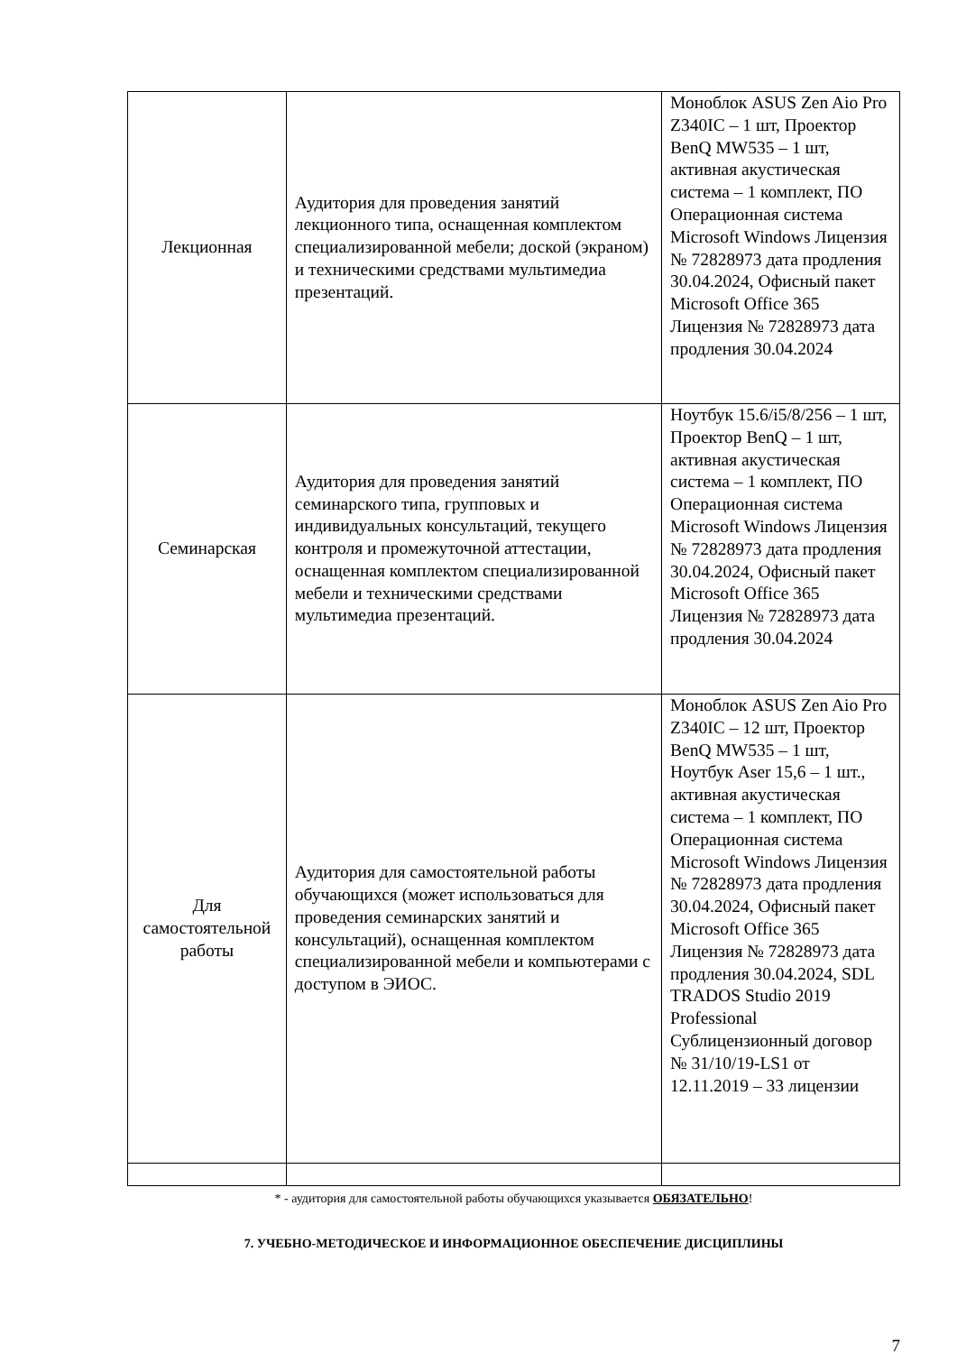| Лекционная | Аудитория для проведения занятий лекционного типа, оснащенная комплектом специализированной мебели; доской (экраном) и техническими средствами мультимедиа презентаций. | Моноблок ASUS Zen Aio Pro Z340IC – 1 шт, Проектор BenQ MW535 – 1 шт, активная акустическая система – 1 комплект, ПО Операционная система Microsoft Windows Лицензия № 72828973 дата продления 30.04.2024, Офисный пакет Microsoft Office 365 Лицензия № 72828973 дата продления 30.04.2024 |
| Семинарская | Аудитория для проведения занятий семинарского типа, групповых и индивидуальных консультаций, текущего контроля и промежуточной аттестации, оснащенная комплектом специализированной мебели и техническими средствами мультимедиа презентаций. | Ноутбук 15.6/i5/8/256 – 1 шт, Проектор BenQ – 1 шт, активная акустическая система – 1 комплект, ПО Операционная система Microsoft Windows Лицензия № 72828973 дата продления 30.04.2024, Офисный пакет Microsoft Office 365 Лицензия № 72828973 дата продления 30.04.2024 |
| Для самостоятельной работы | Аудитория для самостоятельной работы обучающихся (может использоваться для проведения семинарских занятий и консультаций), оснащенная комплектом специализированной мебели и компьютерами с доступом в ЭИОС. | Моноблок ASUS Zen Aio Pro Z340IC – 12 шт, Проектор BenQ MW535 – 1 шт, Ноутбук Aser 15,6 – 1 шт., активная акустическая система – 1 комплект, ПО Операционная система Microsoft Windows Лицензия № 72828973 дата продления 30.04.2024, Офисный пакет Microsoft Office 365 Лицензия № 72828973 дата продления 30.04.2024, SDL TRADOS Studio 2019 Professional Сублицензионный договор № 31/10/19-LS1 от 12.11.2019 – 33 лицензии |
* - аудитория для самостоятельной работы обучающихся указывается ОБЯЗАТЕЛЬНО!
7. УЧЕБНО-МЕТОДИЧЕСКОЕ И ИНФОРМАЦИОННОЕ ОБЕСПЕЧЕНИЕ ДИСЦИПЛИНЫ
7